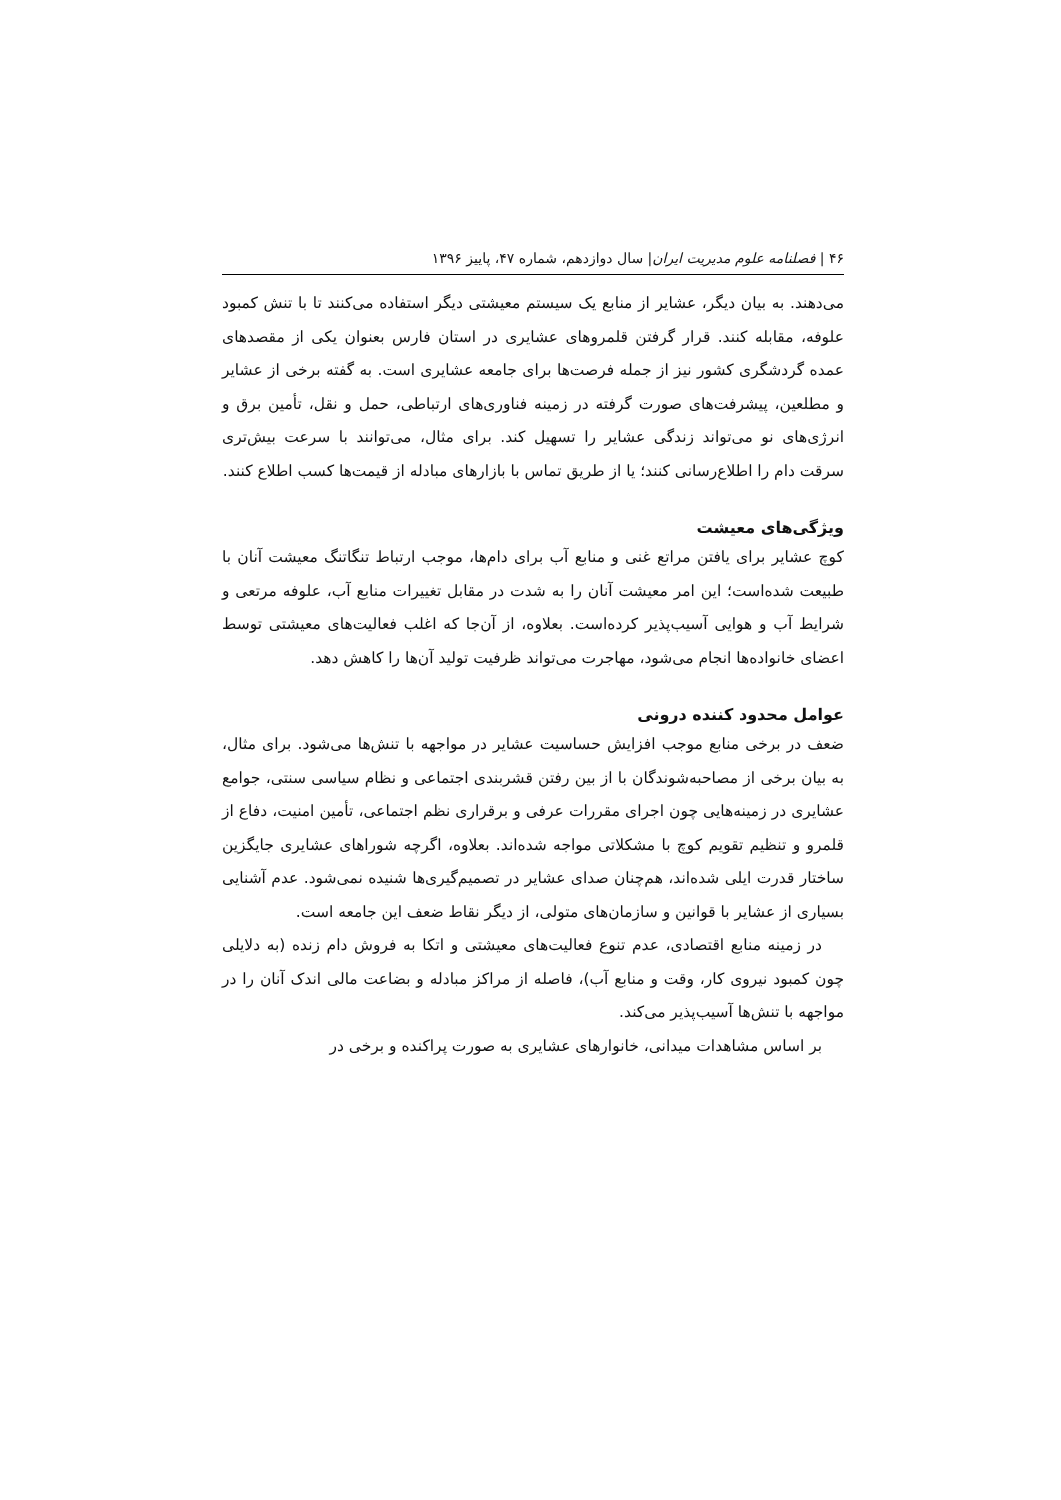۴۶ | فصلنامه علوم مدیریت ایران| سال دوازدهم، شماره ۴۷، پاییز ۱۳۹۶
می‌دهند. به بیان دیگر، عشایر از منابع یک سیستم معیشتی دیگر استفاده می‌کنند تا با تنش کمبود علوفه، مقابله کنند. قرار گرفتن قلمروهای عشایری در استان فارس بعنوان یکی از مقصدهای عمده گردشگری کشور نیز از جمله فرصت‌ها برای جامعه عشایری است. به گفته برخی از عشایر و مطلعین، پیشرفت‌های صورت گرفته در زمینه فناوری‌های ارتباطی، حمل و نقل، تأمین برق و انرژی‌های نو می‌تواند زندگی عشایر را تسهیل کند. برای مثال، می‌توانند با سرعت بیش‌تری سرقت دام را اطلاع‌رسانی کنند؛ یا از طریق تماس با بازارهای مبادله از قیمت‌ها کسب اطلاع کنند.
ویژگی‌های معیشت
کوچ عشایر برای یافتن مراتع غنی و منابع آب برای دام‌ها، موجب ارتباط تنگاتنگ معیشت آنان با طبیعت شده‌است؛ این امر معیشت آنان را به شدت در مقابل تغییرات منابع آب، علوفه مرتعی و شرایط آب و هوایی آسیب‌پذیر کرده‌است. بعلاوه، از آن‌جا که اغلب فعالیت‌های معیشتی توسط اعضای خانواده‌ها انجام می‌شود، مهاجرت می‌تواند ظرفیت تولید آن‌ها را کاهش دهد.
عوامل محدود کننده درونی
ضعف در برخی منابع موجب افزایش حساسیت عشایر در مواجهه با تنش‌ها می‌شود. برای مثال، به بیان برخی از مصاحبه‌شوندگان با از بین رفتن قشربندی اجتماعی و نظام سیاسی سنتی، جوامع عشایری در زمینه‌هایی چون اجرای مقررات عرفی و برقراری نظم اجتماعی، تأمین امنیت، دفاع از قلمرو و تنظیم تقویم کوچ با مشکلاتی مواجه شده‌اند. بعلاوه، اگرچه شوراهای عشایری جایگزین ساختار قدرت ایلی شده‌اند، هم‌چنان صدای عشایر در تصمیم‌گیری‌ها شنیده نمی‌شود. عدم آشنایی بسیاری از عشایر با قوانین و سازمان‌های متولی، از دیگر نقاط ضعف این جامعه است.
در زمینه منابع اقتصادی، عدم تنوع فعالیت‌های معیشتی و اتکا به فروش دام زنده (به دلایلی چون کمبود نیروی کار، وقت و منابع آب)، فاصله از مراکز مبادله و بضاعت مالی اندک آنان را در مواجهه با تنش‌ها آسیب‌پذیر می‌کند.
بر اساس مشاهدات میدانی، خانوارهای عشایری به صورت پراکنده و برخی در